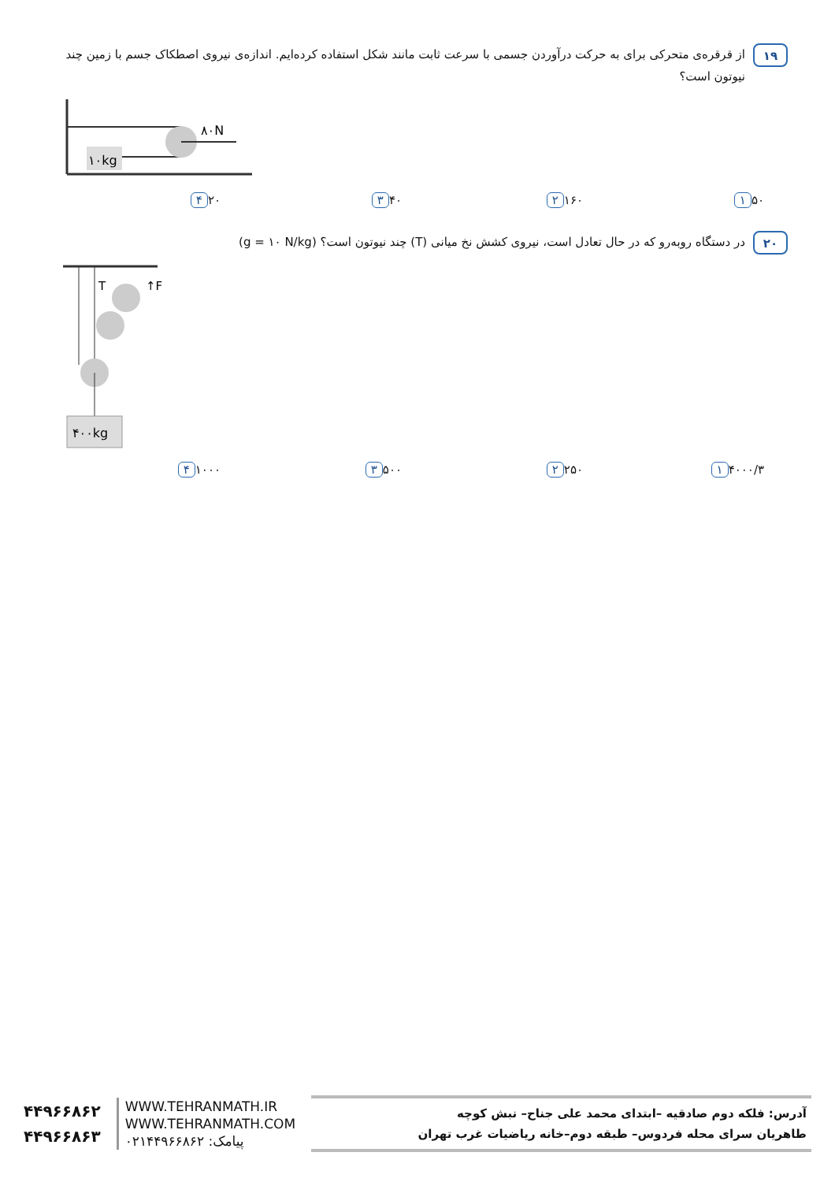۱۹
از قرقره‌ی متحرکی برای به حرکت درآوردن جسمی با سرعت ثابت مانند شکل استفاده کرده‌ایم. اندازه‌ی نیروی اصطکاک جسم با زمین چند نیوتون است؟
۱۰kg
۸۰N
۱ ۵۰ ۲ ۱۶۰ ۳ ۴۰ ۴ ۲۰
۲۰
در دستگاه روبه‌رو که در حال تعادل است، نیروی کشش نخ میانی (T) چند نیوتون است؟ (g = ۱۰ N/kg)
T
↑F
۴۰۰kg
۱ ۴۰۰۰/۳ ۲ ۲۵۰ ۳ ۵۰۰ ۴ ۱۰۰۰
۴۴۹۶۶۸۶۲
۴۴۹۶۶۸۶۳
WWW.TEHRANMATH.IR
WWW.TEHRANMATH.COM
پیامک: ۰۲۱۴۴۹۶۶۸۶۲
آدرس: فلکه دوم صادقیه –ابتدای محمد علی جناح– نبش کوچه
طاهریان سرای محله فردوس– طبقه دوم–خانه ریاضیات غرب تهران